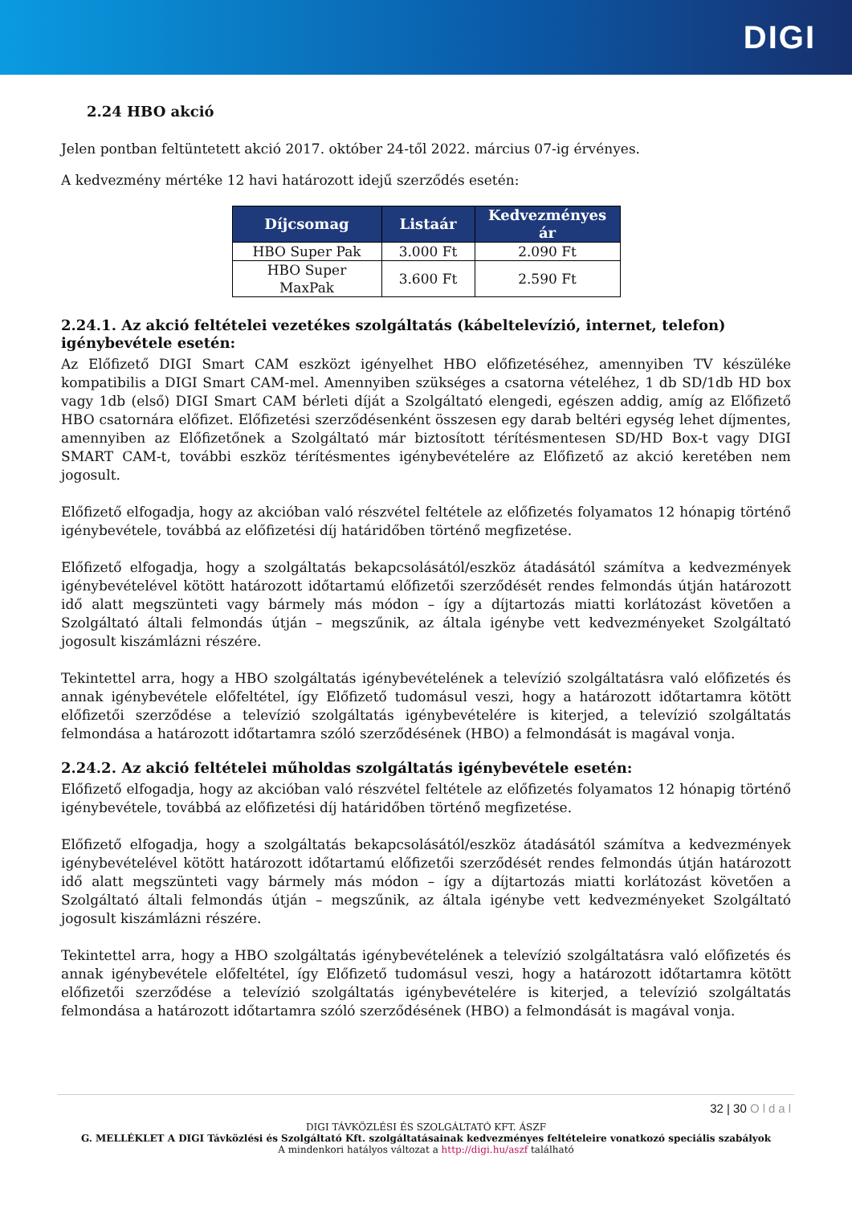DIGI
2.24 HBO akció
Jelen pontban feltüntetett akció 2017. október 24-től 2022. március 07-ig érvényes.
A kedvezmény mértéke 12 havi határozott idejű szerződés esetén:
| Díjcsomag | Listaár | Kedvezményes ár |
| --- | --- | --- |
| HBO Super Pak | 3.000 Ft | 2.090 Ft |
| HBO Super MaxPak | 3.600 Ft | 2.590 Ft |
2.24.1. Az akció feltételei vezetékes szolgáltatás (kábeltelevízió, internet, telefon) igénybevétele esetén:
Az Előfizető DIGI Smart CAM eszközt igényelhet HBO előfizetéséhez, amennyiben TV készüléke kompatibilis a DIGI Smart CAM-mel. Amennyiben szükséges a csatorna vételéhez, 1 db SD/1db HD box vagy 1db (első) DIGI Smart CAM bérleti díját a Szolgáltató elengedi, egészen addig, amíg az Előfizető HBO csatornára előfizet. Előfizetési szerződésenként összesen egy darab beltéri egység lehet díjmentes, amennyiben az Előfizetőnek a Szolgáltató már biztosított térítésmentesen SD/HD Box-t vagy DIGI SMART CAM-t, további eszköz térítésmentes igénybevételére az Előfizető az akció keretében nem jogosult.
Előfizető elfogadja, hogy az akcióban való részvétel feltétele az előfizetés folyamatos 12 hónapig történő igénybevétele, továbbá az előfizetési díj határidőben történő megfizetése.
Előfizető elfogadja, hogy a szolgáltatás bekapcsolásától/eszköz átadásától számítva a kedvezmények igénybevételével kötött határozott időtartamú előfizetői szerződését rendes felmondás útján határozott idő alatt megszünteti vagy bármely más módon – így a díjtartozás miatti korlátozást követően a Szolgáltató általi felmondás útján – megszűnik, az általa igénybe vett kedvezményeket Szolgáltató jogosult kiszámlázni részére.
Tekintettel arra, hogy a HBO szolgáltatás igénybevételének a televízió szolgáltatásra való előfizetés és annak igénybevétele előfeltétel, így Előfizető tudomásul veszi, hogy a határozott időtartamra kötött előfizetői szerződése a televízió szolgáltatás igénybevételére is kiterjed, a televízió szolgáltatás felmondása a határozott időtartamra szóló szerződésének (HBO) a felmondását is magával vonja.
2.24.2. Az akció feltételei műholdas szolgáltatás igénybevétele esetén:
Előfizető elfogadja, hogy az akcióban való részvétel feltétele az előfizetés folyamatos 12 hónapig történő igénybevétele, továbbá az előfizetési díj határidőben történő megfizetése.
Előfizető elfogadja, hogy a szolgáltatás bekapcsolásától/eszköz átadásától számítva a kedvezmények igénybevételével kötött határozott időtartamú előfizetői szerződését rendes felmondás útján határozott idő alatt megszünteti vagy bármely más módon – így a díjtartozás miatti korlátozást követően a Szolgáltató általi felmondás útján – megszűnik, az általa igénybe vett kedvezményeket Szolgáltató jogosult kiszámlázni részére.
Tekintettel arra, hogy a HBO szolgáltatás igénybevételének a televízió szolgáltatásra való előfizetés és annak igénybevétele előfeltétel, így Előfizető tudomásul veszi, hogy a határozott időtartamra kötött előfizetői szerződése a televízió szolgáltatás igénybevételére is kiterjed, a televízió szolgáltatás felmondása a határozott időtartamra szóló szerződésének (HBO) a felmondását is magával vonja.
32 | 30 Oldal
DIGI TÁVKÖZLÉSI ÉS SZOLGÁLTATÓ KFT. ÁSZF
G. MELLÉKLET A DIGI Távközlési és Szolgáltató Kft. szolgáltatásainak kedvezményes feltételeire vonatkozó speciális szabályok
A mindenkori hatályos változat a http://digi.hu/aszf található